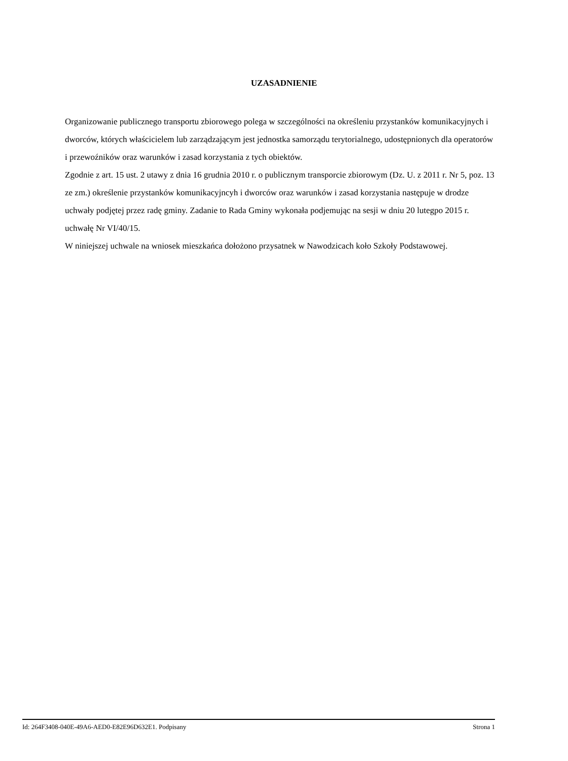UZASADNIENIE
Organizowanie publicznego transportu zbiorowego polega w szczególności na określeniu przystanków komunikacyjnych i dworców, których właścicielem lub zarządzającym jest jednostka samorządu terytorialnego, udostępnionych dla operatorów i przewoźników oraz warunków i zasad korzystania z tych obiektów.
Zgodnie z art. 15 ust. 2 utawy z dnia 16 grudnia 2010 r. o publicznym transporcie zbiorowym (Dz. U. z 2011 r. Nr 5, poz. 13 ze zm.) określenie przystanków komunikacyjncyh i dworców oraz warunków i zasad korzystania następuje w drodze uchwały podjętej przez radę gminy. Zadanie to Rada Gminy wykonała podjemując na sesji w dniu 20 lutegpo 2015 r. uchwałę Nr VI/40/15.
W niniejszej uchwale na wniosek mieszkańca dołożono przysatnek w Nawodzicach koło Szkoły Podstawowej.
Id: 264F3408-040E-49A6-AED0-E82E96D632E1. Podpisany Strona 1